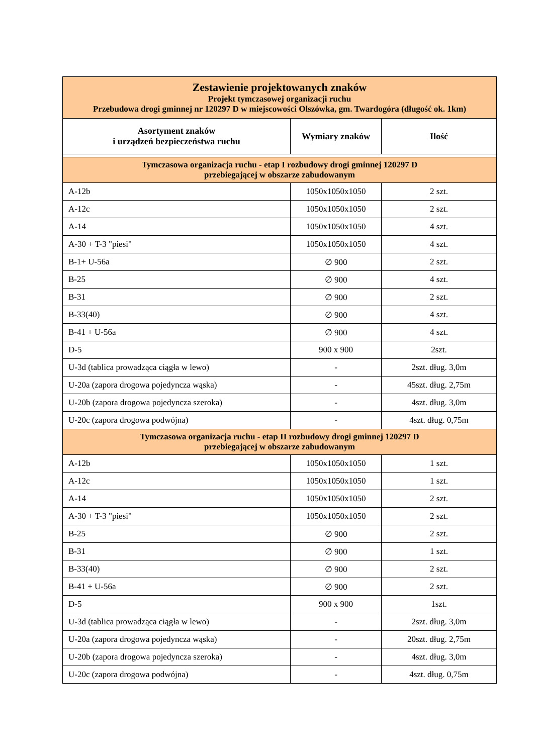| Zestawienie projektowanych znaków Projekt tymczasowej organizacji ruchu Przebudowa drogi gminnej nr 120297 D w miejscowości Olszówka, gm. Twardogóra (długość ok. 1km) | | |
| Asortyment znaków i urządzeń bezpieczeństwa ruchu | Wymiary znaków | Ilość |
| Tymczasowa organizacja ruchu - etap I rozbudowy drogi gminnej 120297 D przebiegającej w obszarze zabudowanym | | |
| A-12b | 1050x1050x1050 | 2 szt. |
| A-12c | 1050x1050x1050 | 2 szt. |
| A-14 | 1050x1050x1050 | 4 szt. |
| A-30 + T-3 "piesi" | 1050x1050x1050 | 4 szt. |
| B-1+ U-56a | ∅ 900 | 2 szt. |
| B-25 | ∅ 900 | 4 szt. |
| B-31 | ∅ 900 | 2 szt. |
| B-33(40) | ∅ 900 | 4 szt. |
| B-41 + U-56a | ∅ 900 | 4 szt. |
| D-5 | 900 x 900 | 2szt. |
| U-3d (tablica prowadząca ciągła w lewo) | - | 2szt. dług. 3,0m |
| U-20a (zapora drogowa pojedyncza wąska) | - | 45szt. dług. 2,75m |
| U-20b (zapora drogowa pojedyncza szeroka) | - | 4szt. dług. 3,0m |
| U-20c (zapora drogowa podwójna) | - | 4szt. dług. 0,75m |
| Tymczasowa organizacja ruchu - etap II rozbudowy drogi gminnej 120297 D przebiegającej w obszarze zabudowanym | | |
| A-12b | 1050x1050x1050 | 1 szt. |
| A-12c | 1050x1050x1050 | 1 szt. |
| A-14 | 1050x1050x1050 | 2 szt. |
| A-30 + T-3 "piesi" | 1050x1050x1050 | 2 szt. |
| B-25 | ∅ 900 | 2 szt. |
| B-31 | ∅ 900 | 1 szt. |
| B-33(40) | ∅ 900 | 2 szt. |
| B-41 + U-56a | ∅ 900 | 2 szt. |
| D-5 | 900 x 900 | 1szt. |
| U-3d (tablica prowadząca ciągła w lewo) | - | 2szt. dług. 3,0m |
| U-20a (zapora drogowa pojedyncza wąska) | - | 20szt. dług. 2,75m |
| U-20b (zapora drogowa pojedyncza szeroka) | - | 4szt. dług. 3,0m |
| U-20c (zapora drogowa podwójna) | - | 4szt. dług. 0,75m |